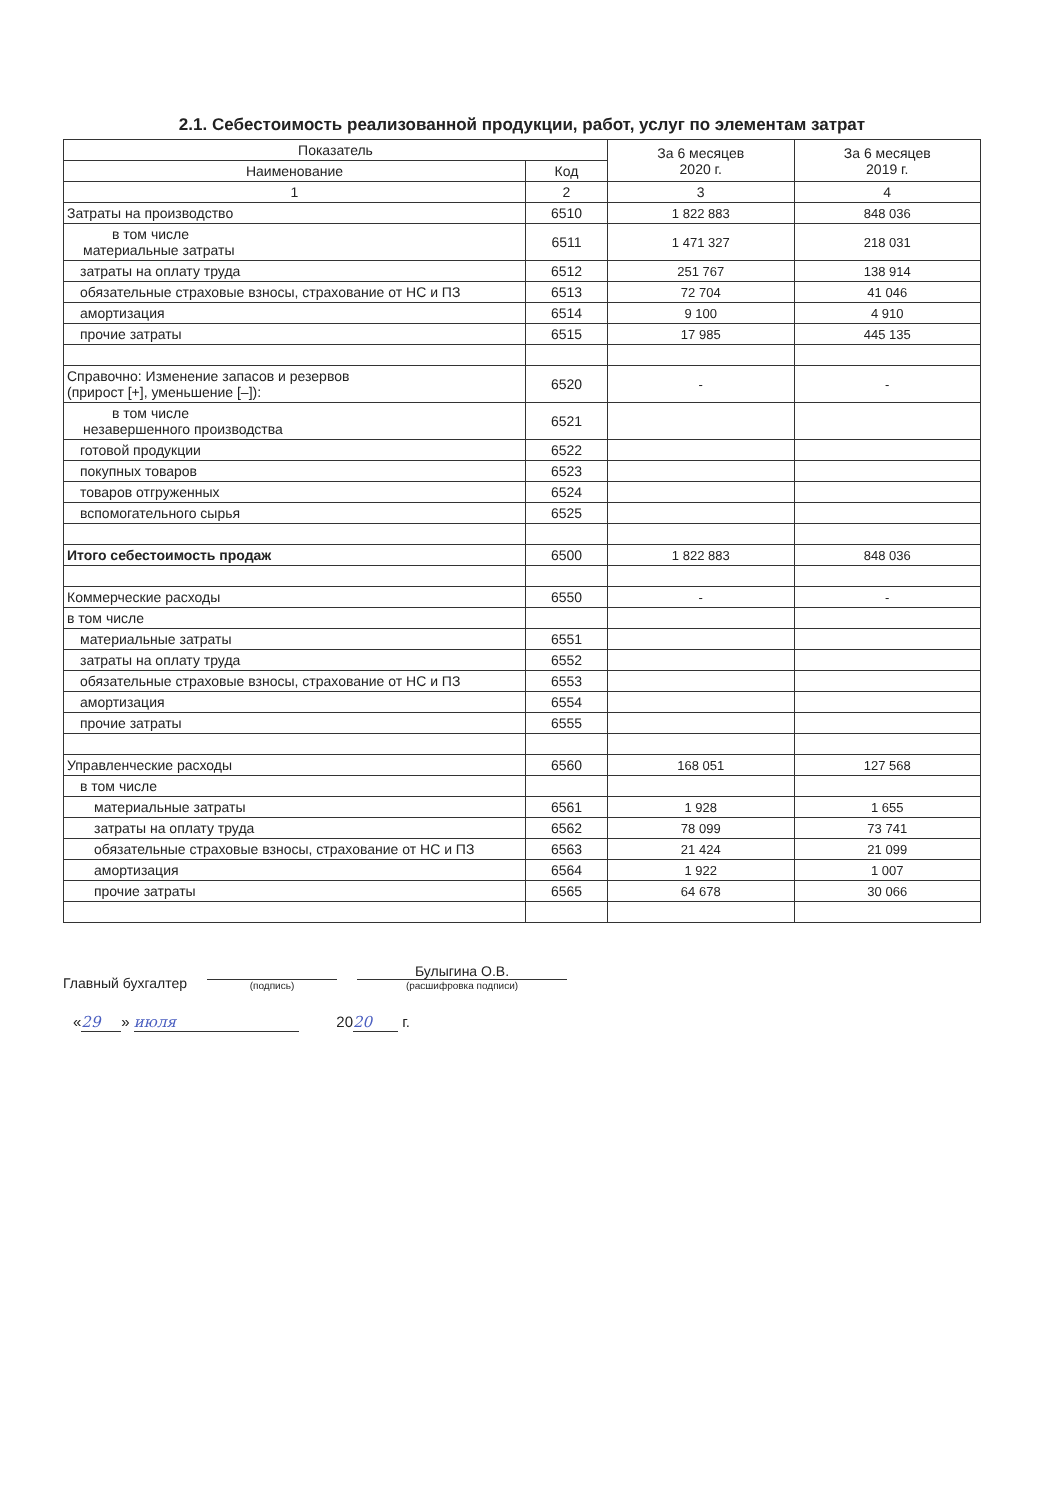2.1. Себестоимость реализованной продукции, работ, услуг по элементам затрат
| Показатель | | За 6 месяцев 2020 г. | За 6 месяцев 2019 г. |
| --- | --- | --- | --- |
| Наименование | Код | | |
| 1 | 2 | 3 | 4 |
| Затраты на производство | 6510 | 1 822 883 | 848 036 |
| в том числе материальные затраты | 6511 | 1 471 327 | 218 031 |
| затраты на оплату труда | 6512 | 251 767 | 138 914 |
| обязательные страховые взносы, страхование от НС и ПЗ | 6513 | 72 704 | 41 046 |
| амортизация | 6514 | 9 100 | 4 910 |
| прочие затраты | 6515 | 17 985 | 445 135 |
| Справочно: Изменение запасов и резервов (прирост [+], уменьшение [–]): | 6520 | - | - |
| в том числе незавершенного производства | 6521 | | |
| готовой продукции | 6522 | | |
| покупных товаров | 6523 | | |
| товаров отгруженных | 6524 | | |
| вспомогательного сырья | 6525 | | |
| Итого себестоимость продаж | 6500 | 1 822 883 | 848 036 |
| Коммерческие расходы | 6550 | - | - |
| в том числе | | | |
| материальные затраты | 6551 | | |
| затраты на оплату труда | 6552 | | |
| обязательные страховые взносы, страхование от НС и ПЗ | 6553 | | |
| амортизация | 6554 | | |
| прочие затраты | 6555 | | |
| Управленческие расходы | 6560 | 168 051 | 127 568 |
| в том числе | | | |
| материальные затраты | 6561 | 1 928 | 1 655 |
| затраты на оплату труда | 6562 | 78 099 | 73 741 |
| обязательные страховые взносы, страхование от НС и ПЗ | 6563 | 21 424 | 21 099 |
| амортизация | 6564 | 1 922 | 1 007 |
| прочие затраты | 6565 | 64 678 | 30 066 |
Главный бухгалтер
(подпись)
Булыгина О.В.
(расшифровка подписи)
« 29 » июля 20 20 г.